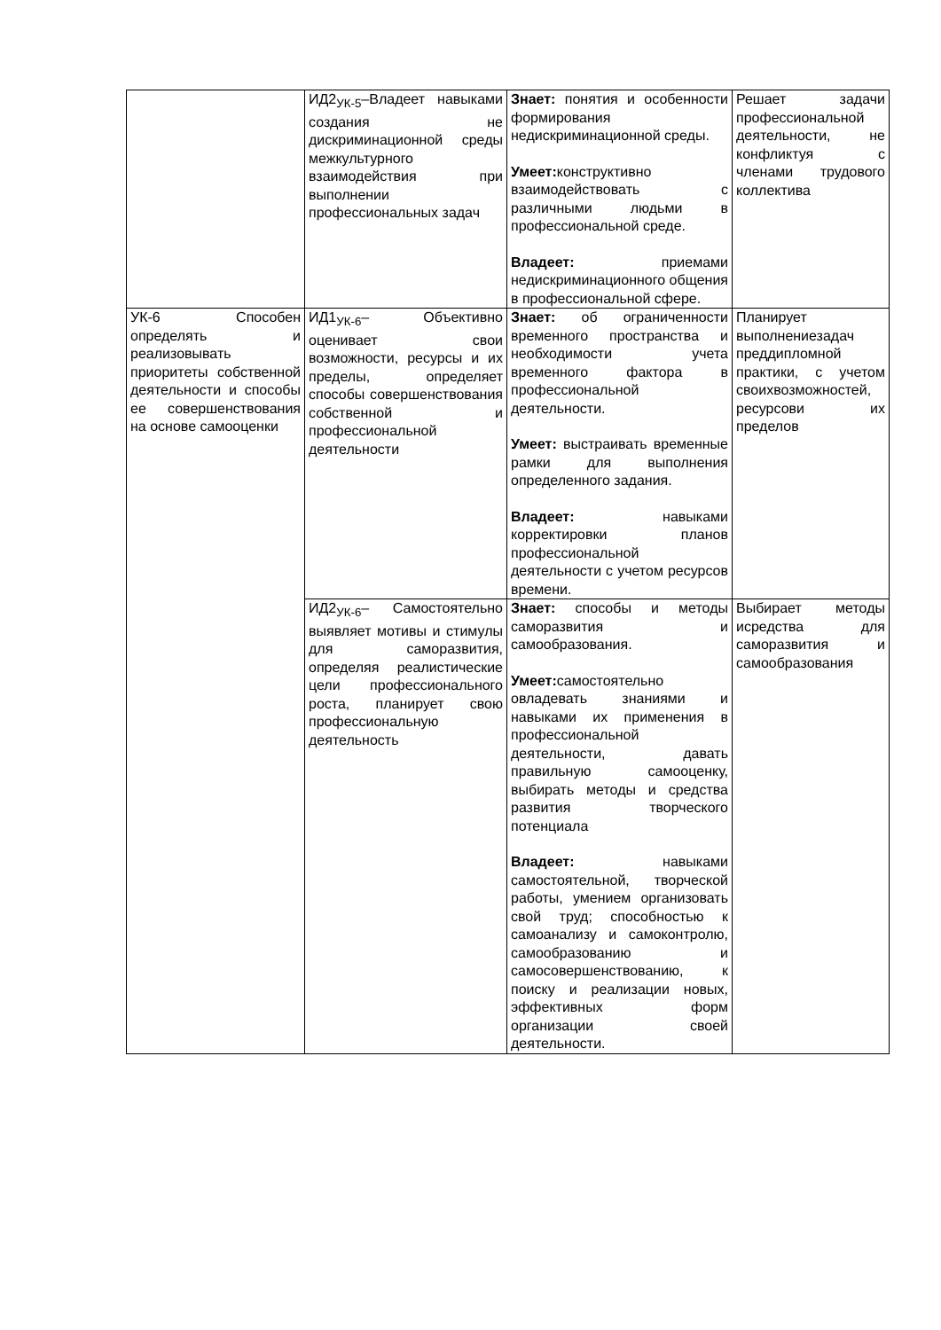| | ИД2<sub>УК-5</sub>–Владеет навыками создания не дискриминационной среды межкультурного взаимодействия при выполнении профессиональных задач | Знает: понятия и особенности формирования недискриминационной среды. Умеет: конструктивно взаимодействовать с различными людьми в профессиональной среде. Владеет: приемами недискриминационного общения в профессиональной сфере. | Решает задачи профессиональной деятельности, не конфликтуя с членами трудового коллектива |
| УК-6 Способен определять и реализовывать приоритеты собственной деятельности и способы ее совершенствования на основе самооценки | ИД1<sub>УК-6</sub>– Объективно оценивает свои возможности, ресурсы и их пределы, определяет способы совершенствования собственной и профессиональной деятельности | Знает: об ограниченности временного пространства и необходимости учета временного фактора в профессиональной деятельности. Умеет: выстраивать временные рамки для выполнения определенного задания. Владеет: навыками корректировки планов профессиональной деятельности с учетом ресурсов времени. | Планирует выполнениезадач преддипломной практики, с учетом своихвозможностей, ресурсови их пределов |
| | ИД2<sub>УК-6</sub>– Самостоятельно выявляет мотивы и стимулы для саморазвития, определяя реалистические цели профессионального роста, планирует свою профессиональную деятельность | Знает: способы и методы саморазвития и самообразования. Умеет: самостоятельно овладевать знаниями и навыками их применения в профессиональной деятельности, давать правильную самооценку, выбирать методы и средства развития творческого потенциала Владеет: навыками самостоятельной, творческой работы, умением организовать свой труд; способностью к самоанализу и самоконтролю, самообразованию и самосовершенствованию, к поиску и реализации новых, эффективных форм организации своей деятельности. | Выбирает методы исредства для саморазвития и самообразования |